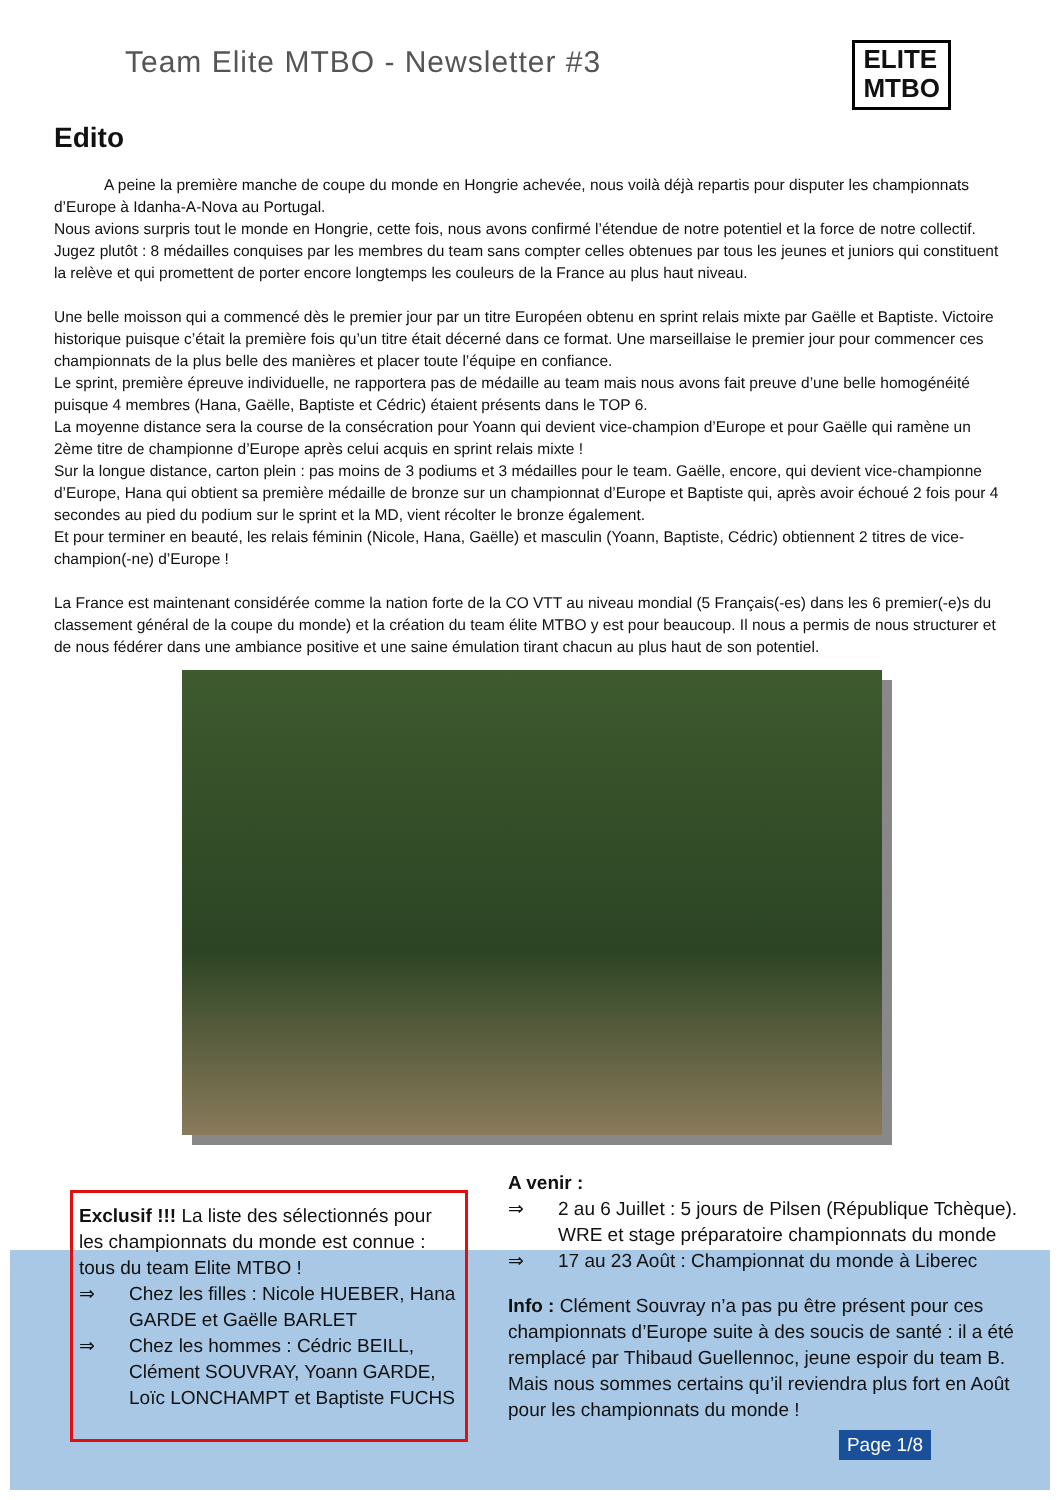Team Elite MTBO - Newsletter #3
ELITE
MTBO
Edito
A peine la première manche de coupe du monde en Hongrie achevée, nous voilà déjà repartis pour disputer les championnats d’Europe à Idanha-A-Nova au Portugal.
Nous avions surpris tout le monde en Hongrie, cette fois, nous avons confirmé l’étendue de notre potentiel et la force de notre collectif. Jugez plutôt : 8 médailles conquises par les membres du team sans compter celles obtenues par tous les jeunes et juniors qui constituent la relève et qui promettent de porter encore longtemps les couleurs de la France au plus haut niveau.
Une belle moisson qui a commencé dès le premier jour par un titre Européen obtenu en sprint relais mixte par Gaëlle et Baptiste. Victoire historique puisque c’était la première fois qu’un titre était décerné dans ce format. Une marseillaise le premier jour pour commencer ces championnats de la plus belle des manières et placer toute l’équipe en confiance.
Le sprint, première épreuve individuelle, ne rapportera pas de médaille au team mais nous avons fait preuve d’une belle homogénéité puisque 4 membres (Hana, Gaëlle, Baptiste et Cédric) étaient présents dans le TOP 6.
La moyenne distance sera la course de la consécration pour Yoann qui devient vice-champion d’Europe et pour Gaëlle qui ramène un 2ème titre de championne d’Europe après celui acquis en sprint relais mixte !
Sur la longue distance, carton plein : pas moins de 3 podiums et 3 médailles pour le team. Gaëlle, encore, qui devient vice-championne d’Europe, Hana qui obtient sa première médaille de bronze sur un championnat d’Europe et Baptiste qui, après avoir échoué 2 fois pour 4 secondes au pied du podium sur le sprint et la MD, vient récolter le bronze également.
Et pour terminer en beauté, les relais féminin (Nicole, Hana, Gaëlle) et masculin (Yoann, Baptiste, Cédric) obtiennent 2 titres de vice-champion(-ne) d’Europe !
La France est maintenant considérée comme la nation forte de la CO VTT au niveau mondial (5 Français(-es) dans les 6 premier(-e)s du classement général de la coupe du monde) et la création du team élite MTBO y est pour beaucoup. Il nous a permis de nous structurer et de nous fédérer dans une ambiance positive et une saine émulation tirant chacun au plus haut de son potentiel.
Exclusif !!! La liste des sélectionnés pour les championnats du monde est connue : tous du team Elite MTBO !
⇒ Chez les filles : Nicole HUEBER, Hana GARDE et Gaëlle BARLET
⇒ Chez les hommes : Cédric BEILL, Clément SOUVRAY, Yoann GARDE, Loïc LONCHAMPT et Baptiste FUCHS
A venir :
⇒ 2 au 6 Juillet : 5 jours de Pilsen (République Tchèque). WRE et stage préparatoire championnats du monde
⇒ 17 au 23 Août : Championnat du monde à Liberec
Info : Clément Souvray n’a pas pu être présent pour ces championnats d’Europe suite à des soucis de santé : il a été remplacé par Thibaud Guellennoc, jeune espoir du team B. Mais nous sommes certains qu’il reviendra plus fort en Août pour les championnats du monde !
Page 1/8